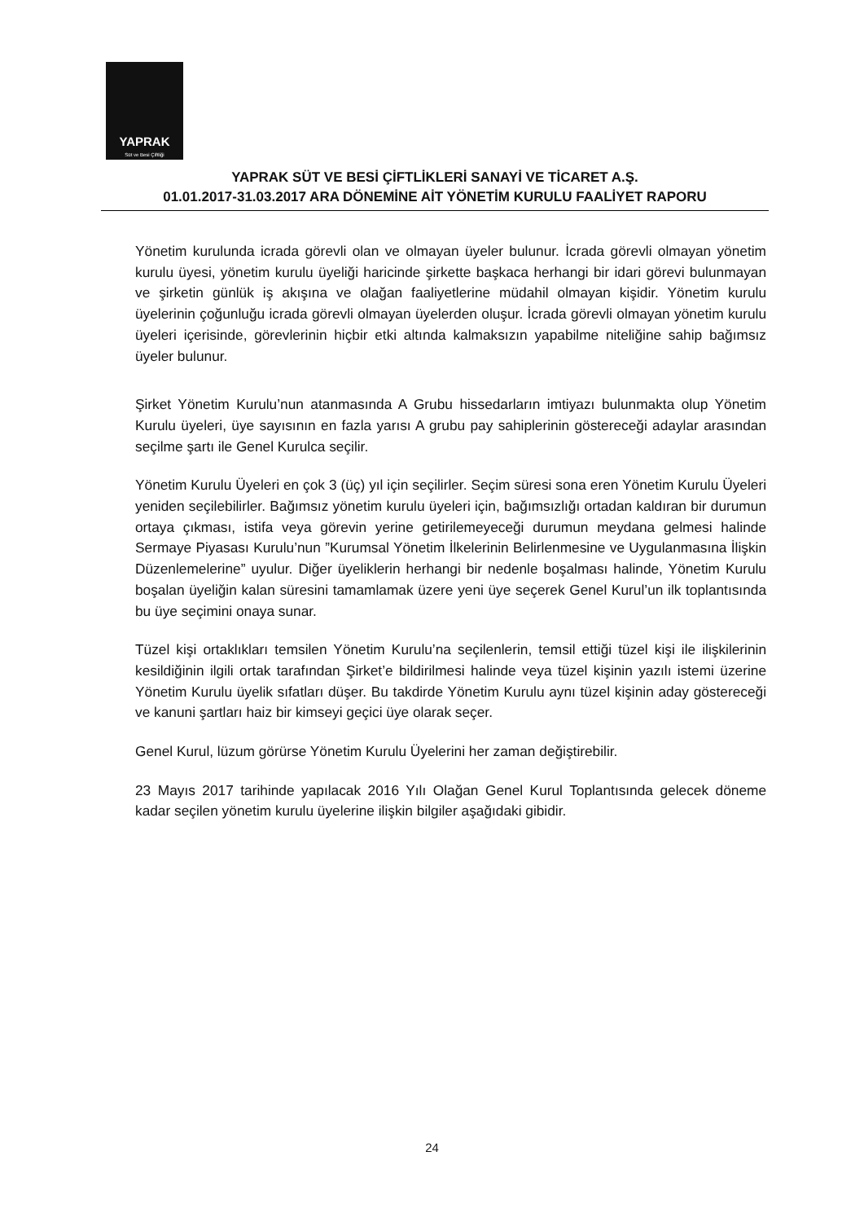YAPRAK
Süt ve Besi Çiftliği
YAPRAK SÜT VE BESİ ÇİFTLİKLERİ SANAYİ VE TİCARET A.Ş.
01.01.2017-31.03.2017 ARA DÖNEMİNE AİT YÖNETİM KURULU FAALİYET RAPORU
Yönetim kurulunda icrada görevli olan ve olmayan üyeler bulunur. İcrada görevli olmayan yönetim kurulu üyesi, yönetim kurulu üyeliği haricinde şirkette başkaca herhangi bir idari görevi bulunmayan ve şirketin günlük iş akışına ve olağan faaliyetlerine müdahil olmayan kişidir. Yönetim kurulu üyelerinin çoğunluğu icrada görevli olmayan üyelerden oluşur. İcrada görevli olmayan yönetim kurulu üyeleri içerisinde, görevlerinin hiçbir etki altında kalmaksızın yapabilme niteliğine sahip bağımsız üyeler bulunur.
Şirket Yönetim Kurulu’nun atanmasında A Grubu hissedarların imtiyazı bulunmakta olup Yönetim Kurulu üyeleri, üye sayısının en fazla yarısı A grubu pay sahiplerinin göstereceği adaylar arasından seçilme şartı ile Genel Kurulca seçilir.
Yönetim Kurulu Üyeleri en çok 3 (üç) yıl için seçilirler. Seçim süresi sona eren Yönetim Kurulu Üyeleri yeniden seçilebilirler. Bağımsız yönetim kurulu üyeleri için, bağımsızlığı ortadan kaldıran bir durumun ortaya çıkması, istifa veya görevin yerine getirilemeyeceği durumun meydana gelmesi halinde Sermaye Piyasası Kurulu’nun ”Kurumsal Yönetim İlkelerinin Belirlenmesine ve Uygulanmasına İlişkin Düzenlemelerine” uyulur. Diğer üyeliklerin herhangi bir nedenle boşalması halinde, Yönetim Kurulu boşalan üyeliğin kalan süresini tamamlamak üzere yeni üye seçerek Genel Kurul’un ilk toplantısında bu üye seçimini onaya sunar.
Tüzel kişi ortaklıkları temsilen Yönetim Kurulu’na seçilenlerin, temsil ettiği tüzel kişi ile ilişkilerinin kesildiğinin ilgili ortak tarafından Şirket’e bildirilmesi halinde veya tüzel kişinin yazılı istemi üzerine Yönetim Kurulu üyelik sıfatları düşer. Bu takdirde Yönetim Kurulu aynı tüzel kişinin aday göstereceği ve kanuni şartları haiz bir kimseyi geçici üye olarak seçer.
Genel Kurul, lüzum görürse Yönetim Kurulu Üyelerini her zaman değiştirebilir.
23 Mayıs 2017 tarihinde yapılacak 2016 Yılı Olağan Genel Kurul Toplantısında gelecek döneme kadar seçilen yönetim kurulu üyelerine ilişkin bilgiler aşağıdaki gibidir.
24